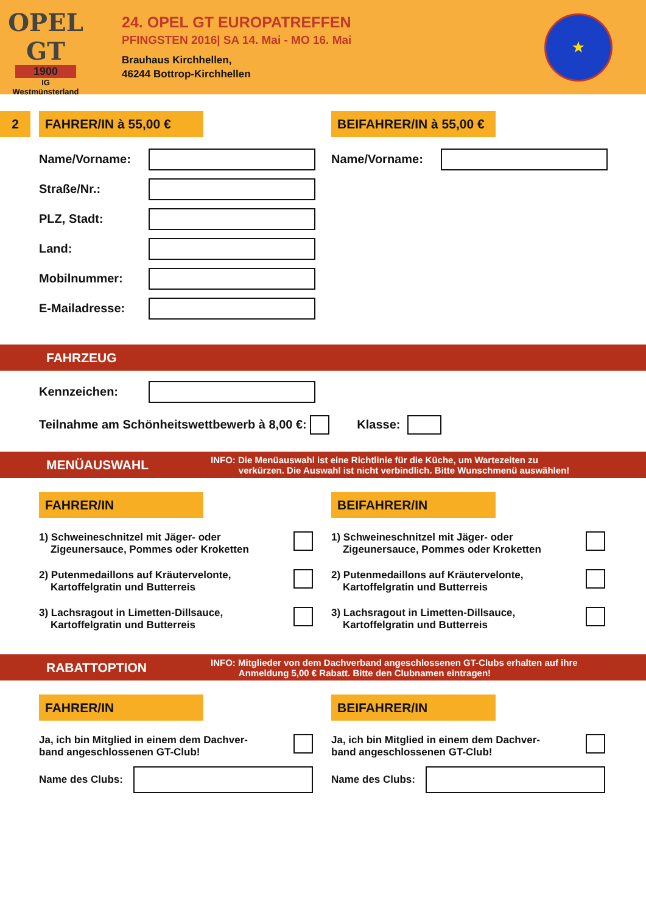OPEL
GT
1900
IG
Westmünsterland
24. OPEL GT EUROPATREFFEN
PFINGSTEN 2016| SA 14. Mai - MO 16. Mai
Brauhaus Kirchhellen,
46244 Bottrop-Kirchhellen
★
2 FAHRER/IN à 55,00 € BEIFAHRER/IN à 55,00 €
Name/Vorname:
Straße/Nr.:
PLZ, Stadt:
Land:
Mobilnummer:
E-Mailadresse:
Name/Vorname:
FAHRZEUG
Kennzeichen:
Teilnahme am Schönheitswettbewerb à 8,00 €:
Klasse:
MENÜAUSWAHL INFO: Die Menüauswahl ist eine Richtlinie für die Küche, um Wartezeiten zu
verkürzen. Die Auswahl ist nicht verbindlich. Bitte Wunschmenü auswählen!
FAHRER/IN
1) Schweineschnitzel mit Jäger- oder
Zigeunersauce, Pommes oder Kroketten
2) Putenmedaillons auf Kräutervelonte,
Kartoffelgratin und Butterreis
3) Lachsragout in Limetten-Dillsauce,
Kartoffelgratin und Butterreis
BEIFAHRER/IN
1) Schweineschnitzel mit Jäger- oder
Zigeunersauce, Pommes oder Kroketten
2) Putenmedaillons auf Kräutervelonte,
Kartoffelgratin und Butterreis
3) Lachsragout in Limetten-Dillsauce,
Kartoffelgratin und Butterreis
RABATTOPTION INFO: Mitglieder von dem Dachverband angeschlossenen GT-Clubs erhalten auf ihre
Anmeldung 5,00 € Rabatt. Bitte den Clubnamen eintragen!
FAHRER/IN
Ja, ich bin Mitglied in einem dem Dachver-
band angeschlossenen GT-Club!
Name des Clubs:
BEIFAHRER/IN
Ja, ich bin Mitglied in einem dem Dachver-
band angeschlossenen GT-Club!
Name des Clubs: